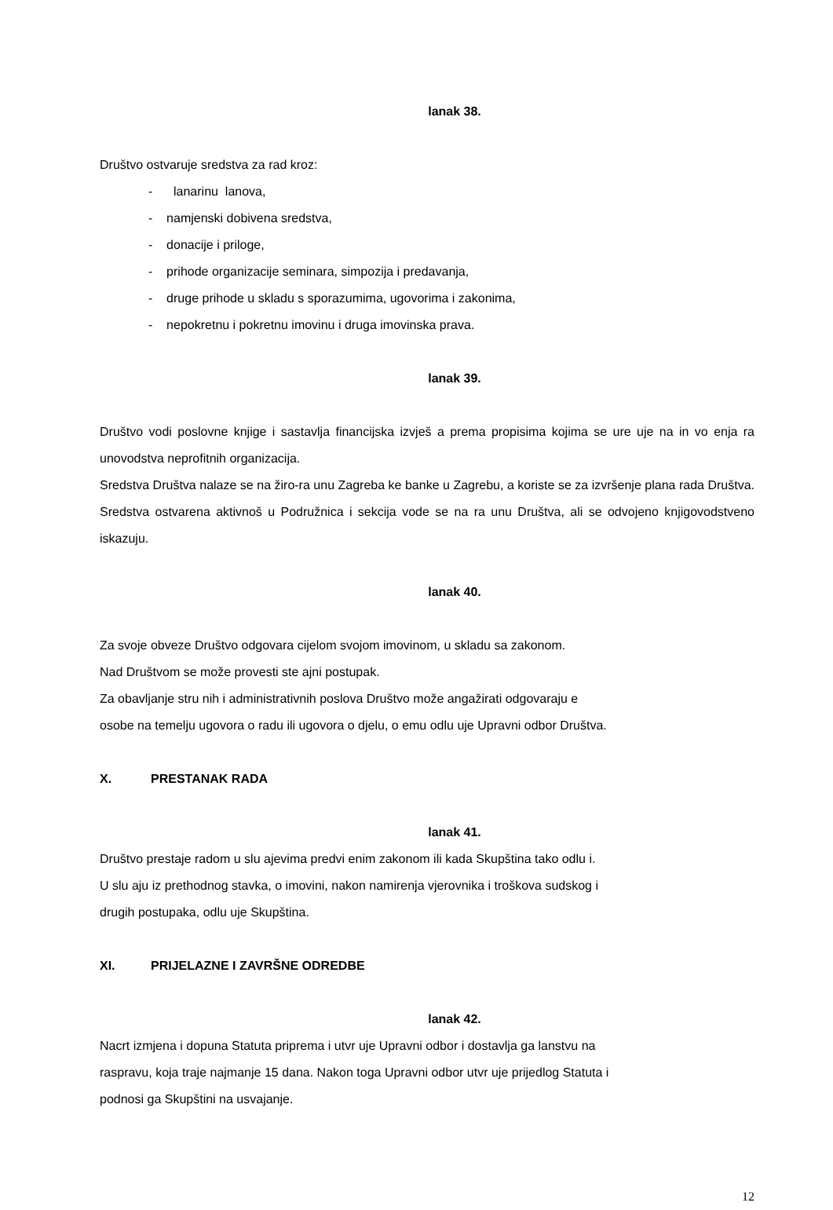lanak 38.
Društvo ostvaruje sredstva za rad kroz:
- lanarinu lanova,
- namjenski dobivena sredstva,
- donacije i priloge,
- prihode organizacije seminara, simpozija i predavanja,
- druge prihode u skladu s sporazumima, ugovorima i zakonima,
- nepokretnu i pokretnu imovinu i druga imovinska prava.
lanak 39.
Društvo vodi poslovne knjige i sastavlja financijska izvješ a prema propisima kojima se ure uje na in vo enja ra unovodstva neprofitnih organizacija.
Sredstva Društva nalaze se na žiro-ra unu Zagreba ke banke u Zagrebu, a koriste se za izvršenje plana rada Društva. Sredstva ostvarena aktivnoš u Podružnica i sekcija vode se na ra unu Društva, ali se odvojeno knjigovodstveno iskazuju.
lanak 40.
Za svoje obveze Društvo odgovara cijelom svojom imovinom, u skladu sa zakonom.
Nad Društvom se može provesti ste ajni postupak.
Za obavljanje stru nih i administrativnih poslova Društvo može angažirati odgovaraju e
osobe na temelju ugovora o radu ili ugovora o djelu, o emu odlu uje Upravni odbor Društva.
X. PRESTANAK RADA
lanak 41.
Društvo prestaje radom u slu ajevima predvi enim zakonom ili kada Skupština tako odlu i.
U slu aju iz prethodnog stavka, o imovini, nakon namirenja vjerovnika i troškova sudskog i
drugih postupaka, odlu uje Skupština.
XI. PRIJELAZNE I ZAVRŠNE ODREDBE
lanak 42.
Nacrt izmjena i dopuna Statuta priprema i utvr uje Upravni odbor i dostavlja ga lanstvu na
raspravu, koja traje najmanje 15 dana. Nakon toga Upravni odbor utvr uje prijedlog Statuta i
podnosi ga Skupštini na usvajanje.
12